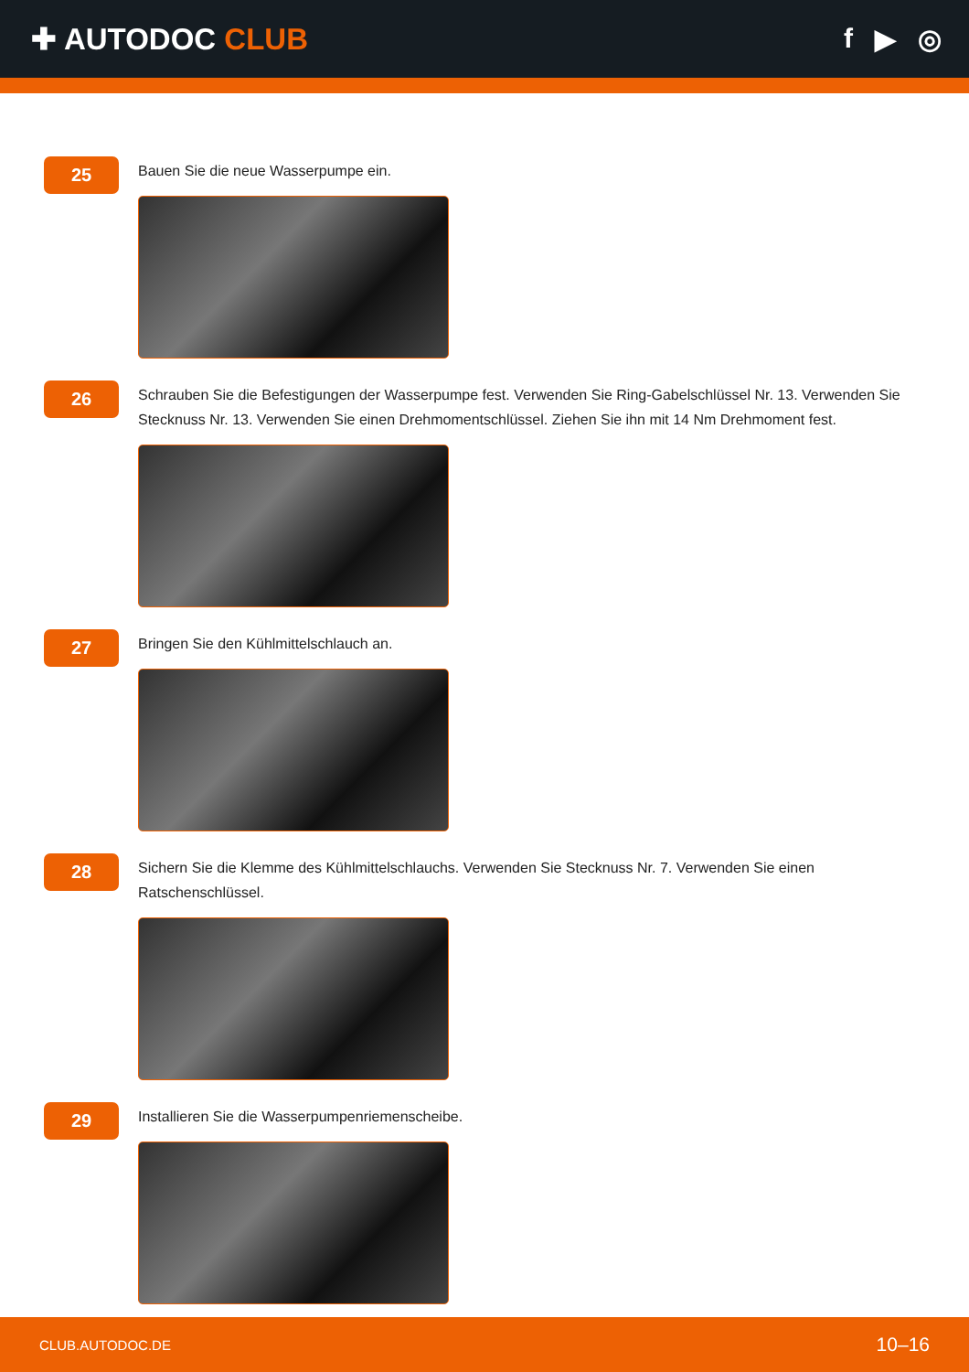✚ AUTODOC CLUB f ▶ ◎
25
Bauen Sie die neue Wasserpumpe ein.
26
Schrauben Sie die Befestigungen der Wasserpumpe fest. Verwenden Sie Ring-Gabelschlüssel Nr. 13. Verwenden Sie Stecknuss Nr. 13. Verwenden Sie einen Drehmomentschlüssel. Ziehen Sie ihn mit 14 Nm Drehmoment fest.
27
Bringen Sie den Kühlmittelschlauch an.
28
Sichern Sie die Klemme des Kühlmittelschlauchs. Verwenden Sie Stecknuss Nr. 7. Verwenden Sie einen Ratschenschlüssel.
29
Installieren Sie die Wasserpumpenriemenscheibe.
CLUB.AUTODOC.DE 10–16